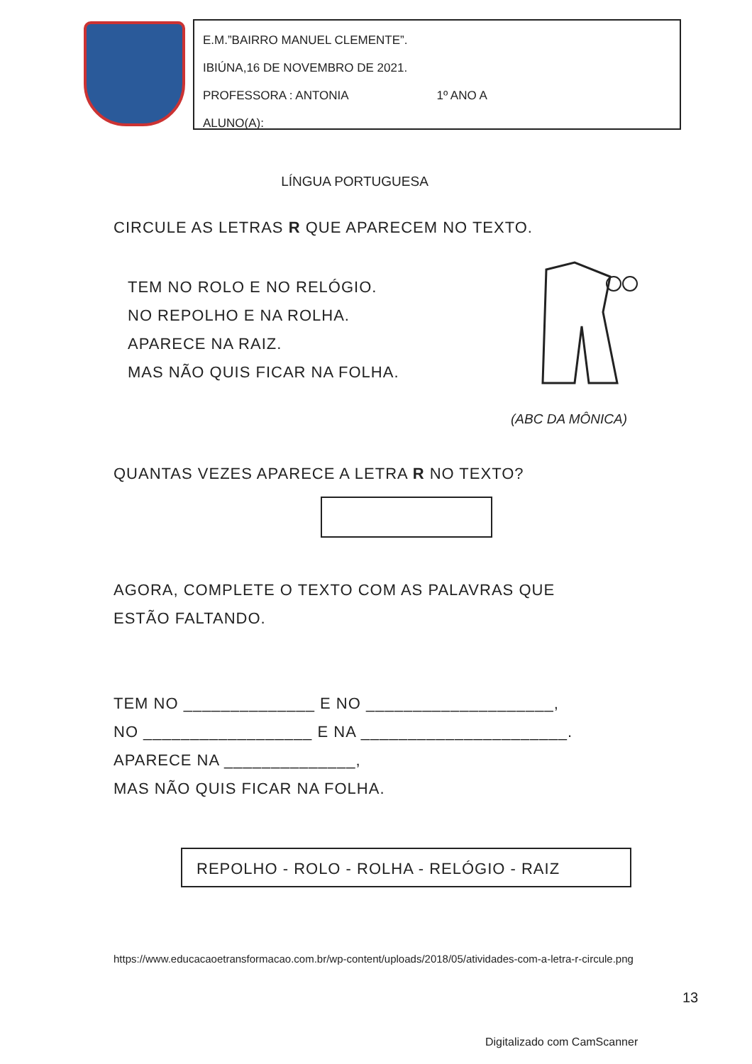E.M.”BAIRRO MANUEL CLEMENTE”.
IBIÚNA,16 DE NOVEMBRO DE 2021.
PROFESSORA : ANTONIA 1º ANO A
ALUNO(A):______________________________________________
LÍNGUA PORTUGUESA
CIRCULE AS LETRAS R QUE APARECEM NO TEXTO.
TEM NO ROLO E NO RELÓGIO.
NO REPOLHO E NA ROLHA.
APARECE NA RAIZ.
MAS NÃO QUIS FICAR NA FOLHA.
(ABC DA MÔNICA)
QUANTAS VEZES APARECE A LETRA R NO TEXTO?
AGORA, COMPLETE O TEXTO COM AS PALAVRAS QUE
ESTÃO FALTANDO.
TEM NO ______________ E NO ____________________,
NO __________________ E NA ______________________.
APARECE NA ______________,
MAS NÃO QUIS FICAR NA FOLHA.
REPOLHO - ROLO - ROLHA - RELÓGIO - RAIZ
https://www.educacaoetransformacao.com.br/wp-content/uploads/2018/05/atividades-com-a-letra-r-circule.png
13
Digitalizado com CamScanner